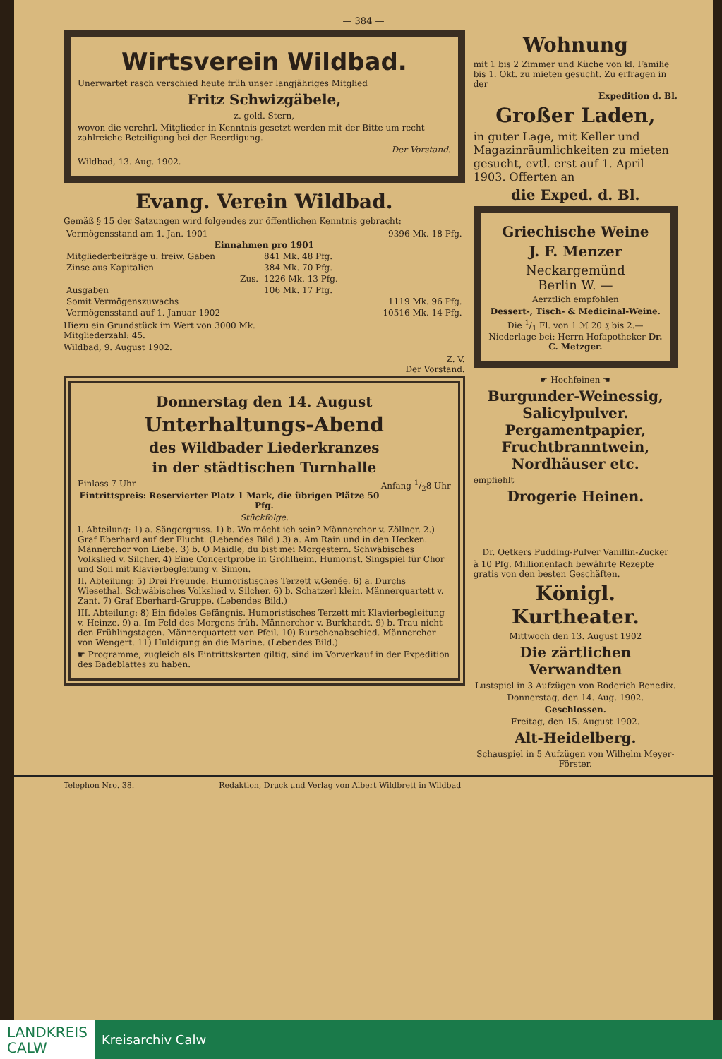— 384 —
Wirtsverein Wildbad.
Unerwartet rasch verschied heute früh unser langjähriges Mitglied
Fritz Schwizgäbele,
z. gold. Stern,
wovon die verehrl. Mitglieder in Kenntnis gesetzt werden mit der Bitte um recht zahlreiche Beteiligung bei der Beerdigung.
Der Vorstand.
Wildbad, 13. Aug. 1902.
Evang. Verein Wildbad.
Gemäß § 15 der Satzungen wird folgendes zur öffentlichen Kenntnis gebracht:
| Vermögensstand am 1. Jan. 1901 | | 9396 Mk. 18 Pfg. |
| Einnahmen pro 1901 | | |
| Mitgliederbeiträge u. freiw. Gaben | 841 Mk. 48 Pfg. | |
| Zinse aus Kapitalien | 384 Mk. 70 Pfg. | |
| Zus. | 1226 Mk. 13 Pfg. | |
| Ausgaben | 106 Mk. 17 Pfg. | |
| Somit Vermögenszuwachs | | 1119 Mk. 96 Pfg. |
| Vermögensstand auf 1. Januar 1902 | | 10516 Mk. 14 Pfg. |
Hiezu ein Grundstück im Wert von 3000 Mk.
Mitgliederzahl: 45.
Wildbad, 9. August 1902.
Z. V.
Der Vorstand.
Donnerstag den 14. August
Unterhaltungs-Abend
des Wildbader Liederkranzes
in der städtischen Turnhalle
Einlass 7 Uhr Anfang 1/28 Uhr
Eintrittspreis: Reservierter Platz 1 Mark, die übrigen Plätze 50 Pfg.
Stückfolge.
I. Abteilung: 1) a. Sängergruss. 1) b. Wo möcht ich sein? Männerchor v. Zöllner. 2.) Graf Eberhard auf der Flucht. (Lebendes Bild.) 3) a. Am Rain und in den Hecken. Männerchor von Liebe. 3) b. O Maidle, du bist mei Morgestern. Schwäbisches Volkslied v. Silcher. 4) Eine Concertprobe in Gröhlheim. Humorist. Singspiel für Chor und Soli mit Klavierbegleitung v. Simon.
II. Abteilung: 5) Drei Freunde. Humoristisches Terzett v.Genée. 6) a. Durchs Wiesethal. Schwäbisches Volkslied v. Silcher. 6) b. Schatzerl klein. Männerquartett v. Zant. 7) Graf Eberhard-Gruppe. (Lebendes Bild.)
III. Abteilung: 8) Ein fideles Gefängnis. Humoristisches Terzett mit Klavierbegleitung v. Heinze. 9) a. Im Feld des Morgens früh. Männerchor v. Burkhardt. 9) b. Trau nicht den Frühlingstagen. Männerquartett von Pfeil. 10) Burschenabschied. Männerchor von Wengert. 11) Huldigung an die Marine. (Lebendes Bild.)
☛ Programme, zugleich als Eintrittskarten giltig, sind im Vorverkauf in der Expedition des Badeblattes zu haben.
Wohnung
mit 1 bis 2 Zimmer und Küche von kl. Familie bis 1. Okt. zu mieten gesucht. Zu erfragen in der
Expedition d. Bl.
Großer Laden,
in guter Lage, mit Keller und Magazinräumlichkeiten zu mieten gesucht, evtl. erst auf 1. April 1903. Offerten an
die Exped. d. Bl.
Griechische Weine
J. F. Menzer
Neckargemünd
Berlin W. —
Aerztlich empfohlen
Dessert-, Tisch- & Medicinal-Weine.
Die 1/1 Fl. von 1 ℳ 20 ₰ bis 2.—
Niederlage bei: Herrn Hofapotheker Dr. C. Metzger.
☛ Hochfeinen ☚
Burgunder-Weinessig,
Salicylpulver.
Pergamentpapier,
Fruchtbranntwein,
Nordhäuser etc.
empfiehlt
Drogerie Heinen.
Dr. Oetkers Pudding-Pulver Vanillin-Zucker
à 10 Pfg. Millionenfach bewährte Rezepte gratis von den besten Geschäften.
Königl. Kurtheater.
Mittwoch den 13. August 1902
Die zärtlichen Verwandten
Lustspiel in 3 Aufzügen von Roderich Benedix.
Donnerstag, den 14. Aug. 1902.
Geschlossen.
Freitag, den 15. August 1902.
Alt-Heidelberg.
Schauspiel in 5 Aufzügen von Wilhelm Meyer-Förster.
Telephon Nro. 38. Redaktion, Druck und Verlag von Albert Wildbrett in Wildbad
LANDKREIS
CALW
Kreisarchiv Calw